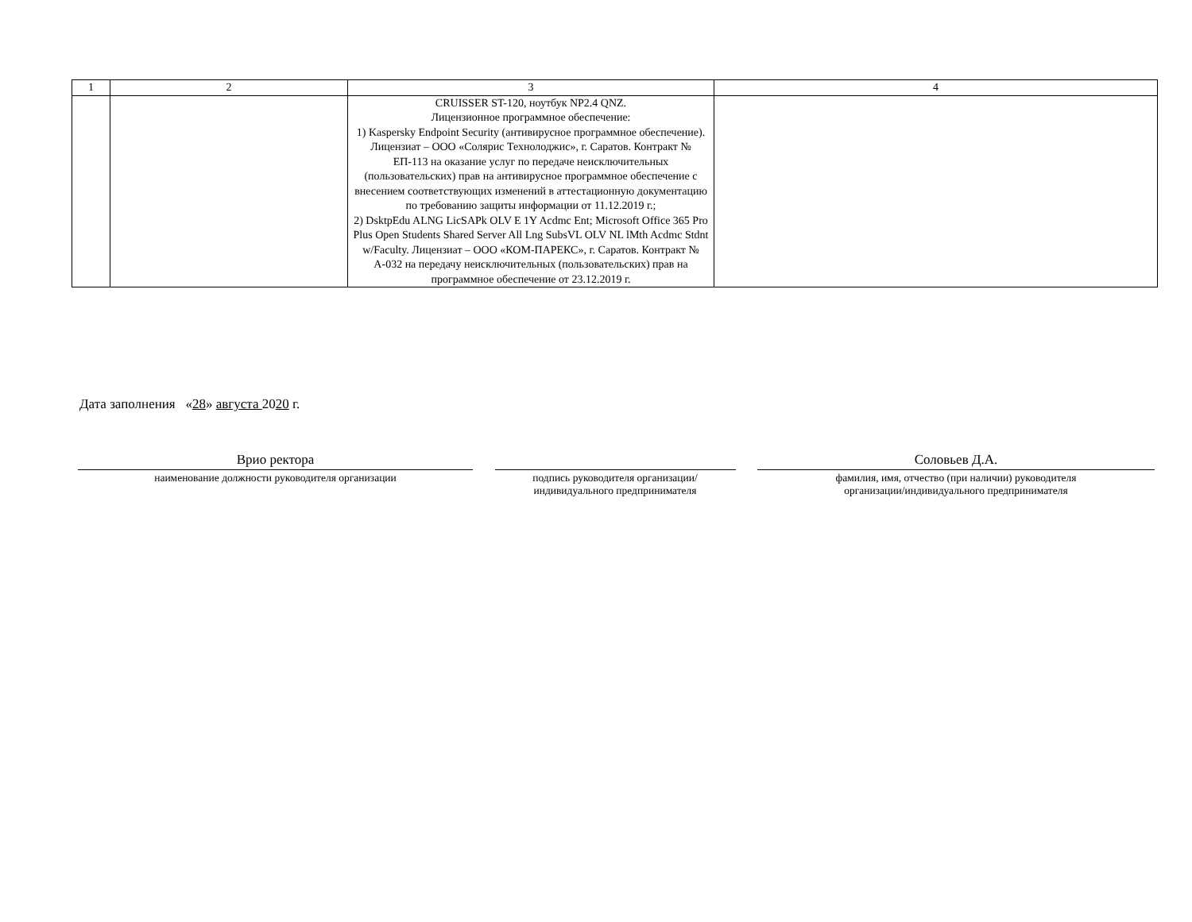| 1 | 2 | 3 | 4 |
| | | CRUISSER ST-120, ноутбук NP2.4 QNZ. Лицензионное программное обеспечение: 1) Kaspersky Endpoint Security (антивирусное программное обеспечение). Лицензиат – ООО «Солярис Технолоджис», г. Саратов. Контракт № ЕП-113 на оказание услуг по передаче неисключительных (пользовательских) прав на антивирусное программное обеспечение с внесением соответствующих изменений в аттестационную документацию по требованию защиты информации от 11.12.2019 г.; 2) DsktpEdu ALNG LicSAPk OLV E 1Y Acdmc Ent; Microsoft Office 365 Pro Plus Open Students Shared Server All Lng SubsVL OLV NL lMth Acdmc Stdnt w/Faculty. Лицензиат – ООО «КОМ-ПАРЕКС», г. Саратов. Контракт № А-032 на передачу неисключительных (пользовательских) прав на программное обеспечение от 23.12.2019 г. | |
Дата заполнения «28» августа 2020 г.
Врио ректора
наименование должности руководителя организации
подпись руководителя организации/
индивидуального предпринимателя
Соловьев Д.А.
фамилия, имя, отчество (при наличии) руководителя
организации/индивидуального предпринимателя